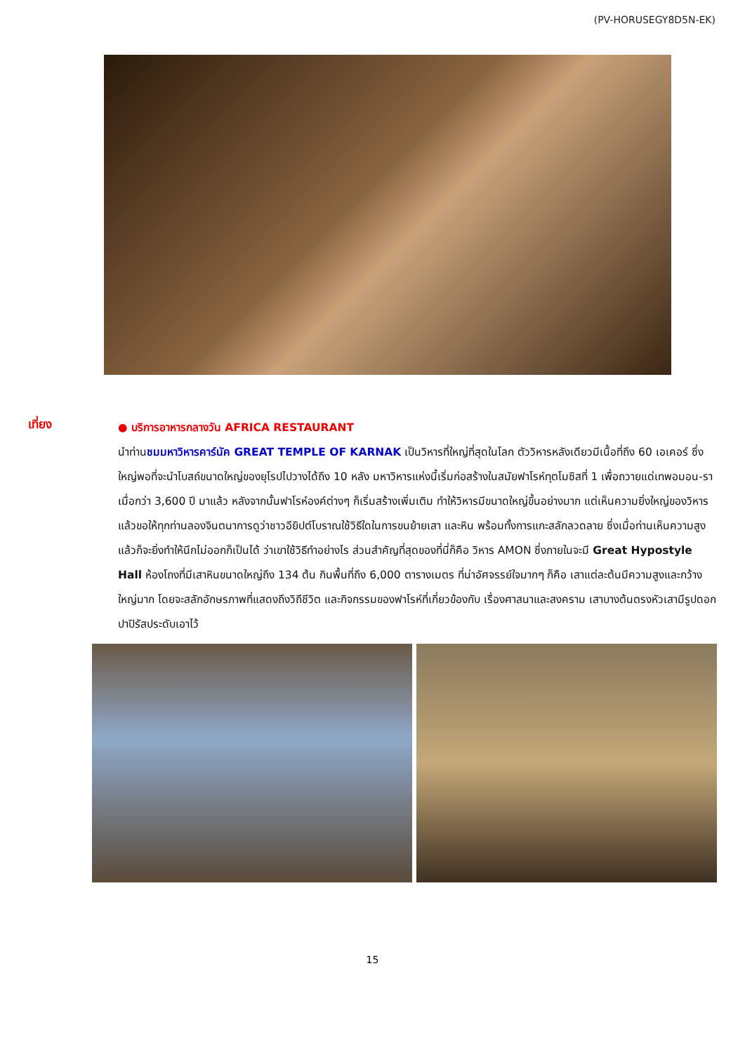(PV-HORUSEGY8D5N-EK)
เที่ยง
● บริการอาหารกลางวัน AFRICA RESTAURANT
นำท่านชมมหาวิหารคาร์นัค GREAT TEMPLE OF KARNAK เป็นวิหารที่ใหญ่ที่สุดในโลก ตัววิหารหลังเดียวมีเนื้อที่ถึง 60 เอเคอร์ ซึ่งใหญ่พอที่จะนำโบสถ์ขนาดใหญ่ของยุโรปไปวางได้ถึง 10 หลัง มหาวิหารแห่งนี้เริ่มก่อสร้างในสมัยฟาโรห์ทุตโมซิสที่ 1 เพื่อถวายแด่เทพอมอน-รา เมื่อกว่า 3,600 ปี มาแล้ว หลังจากนั้นฟาโรห์องค์ต่างๆ ก็เริ่มสร้างเพิ่มเติม ทำให้วิหารมีขนาดใหญ่ขึ้นอย่างมาก แต่เห็นความยิ่งใหญ่ของวิหารแล้วขอให้ทุกท่านลองจินตนาการดูว่าชาวอียิปต์โบราณใช้วิธีใดในการขนย้ายเสา และหิน พร้อมทั้งการแกะสลักลวดลาย ซึ่งเมื่อท่านเห็นความสูงแล้วก็จะยิ่งทำให้นึกไม่ออกก็เป็นได้ ว่าเขาใช้วิธีทำอย่างไร ส่วนสำคัญที่สุดของที่นี่ก็คือ วิหาร AMON ซึ่งภายในจะมี Great Hypostyle Hall ห้องโถงที่มีเสาหินขนาดใหญ่ถึง 134 ต้น กินพื้นที่ถึง 6,000 ตารางเมตร ที่น่าอัศจรรย์ใจมากๆ ก็คือ เสาแต่ละต้นมีความสูงและกว้างใหญ่มาก โดยจะสลักอักษรภาพที่แสดงถึงวิถีชีวิต และกิจกรรมของฟาโรห์ที่เกี่ยวข้องกับ เรื่องศาสนาและสงคราม เสาบางต้นตรงหัวเสามีรูปดอกปาปิรัสประดับเอาไว้
15